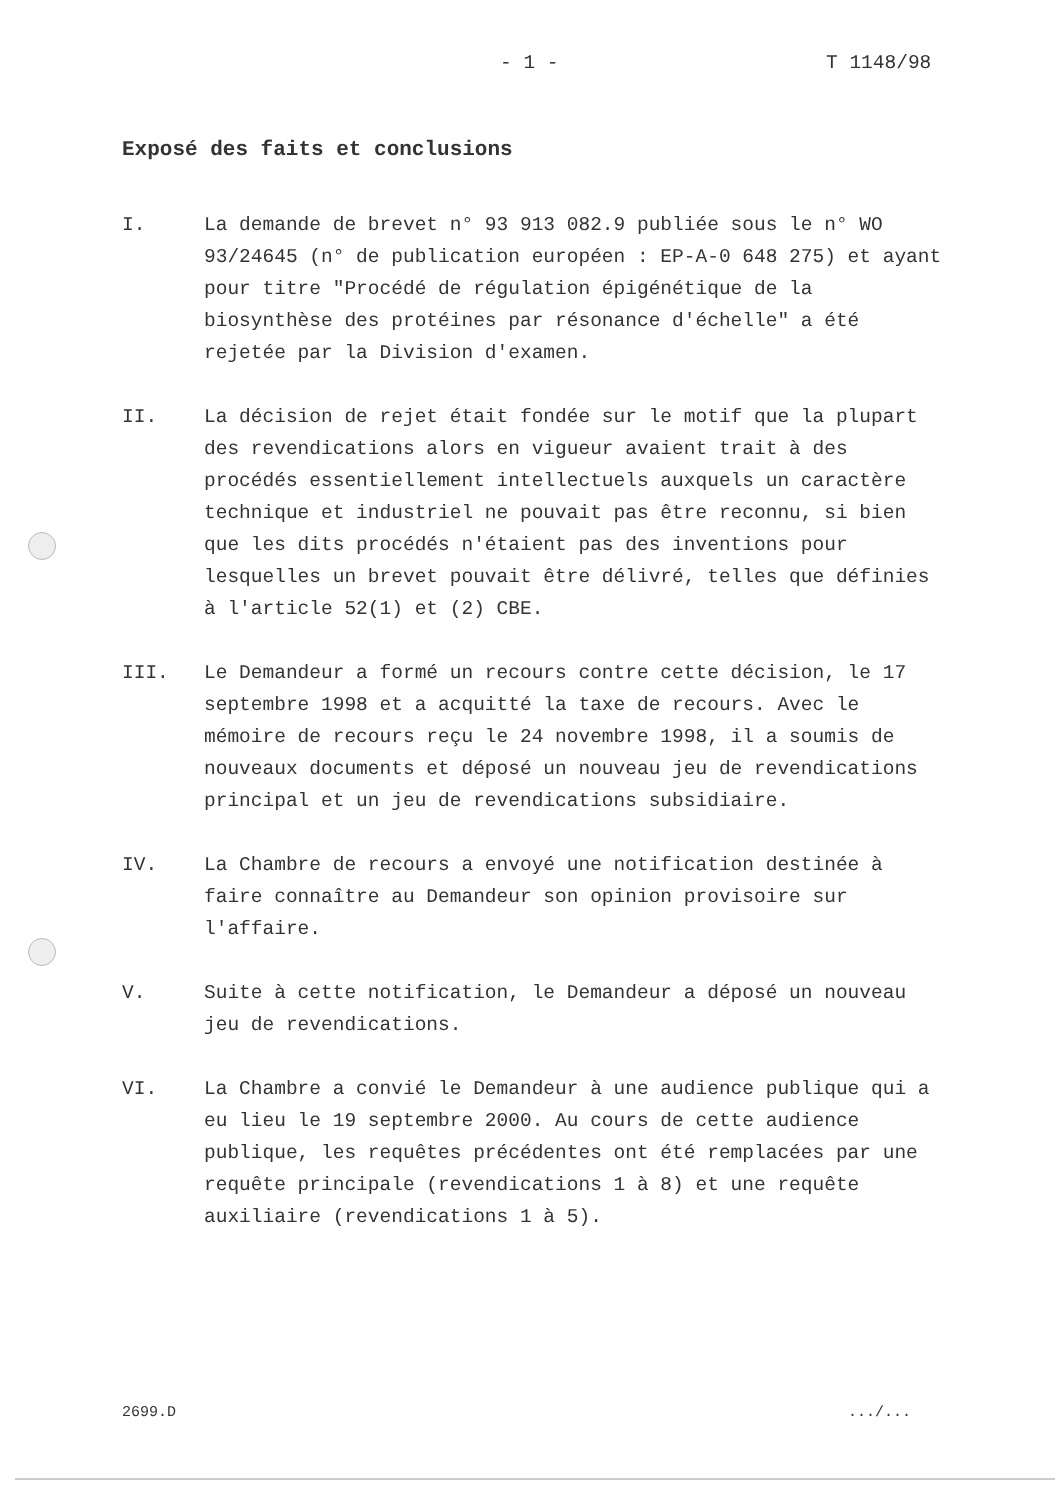- 1 - T 1148/98
Exposé des faits et conclusions
I. La demande de brevet n° 93 913 082.9 publiée sous le n° WO 93/24645 (n° de publication européen : EP-A-0 648 275) et ayant pour titre "Procédé de régulation épigénétique de la biosynthèse des protéines par résonance d'échelle" a été rejetée par la Division d'examen.
II. La décision de rejet était fondée sur le motif que la plupart des revendications alors en vigueur avaient trait à des procédés essentiellement intellectuels auxquels un caractère technique et industriel ne pouvait pas être reconnu, si bien que les dits procédés n'étaient pas des inventions pour lesquelles un brevet pouvait être délivré, telles que définies à l'article 52(1) et (2) CBE.
III. Le Demandeur a formé un recours contre cette décision, le 17 septembre 1998 et a acquitté la taxe de recours. Avec le mémoire de recours reçu le 24 novembre 1998, il a soumis de nouveaux documents et déposé un nouveau jeu de revendications principal et un jeu de revendications subsidiaire.
IV. La Chambre de recours a envoyé une notification destinée à faire connaître au Demandeur son opinion provisoire sur l'affaire.
V. Suite à cette notification, le Demandeur a déposé un nouveau jeu de revendications.
VI. La Chambre a convié le Demandeur à une audience publique qui a eu lieu le 19 septembre 2000. Au cours de cette audience publique, les requêtes précédentes ont été remplacées par une requête principale (revendications 1 à 8) et une requête auxiliaire (revendications 1 à 5).
2699.D .../...